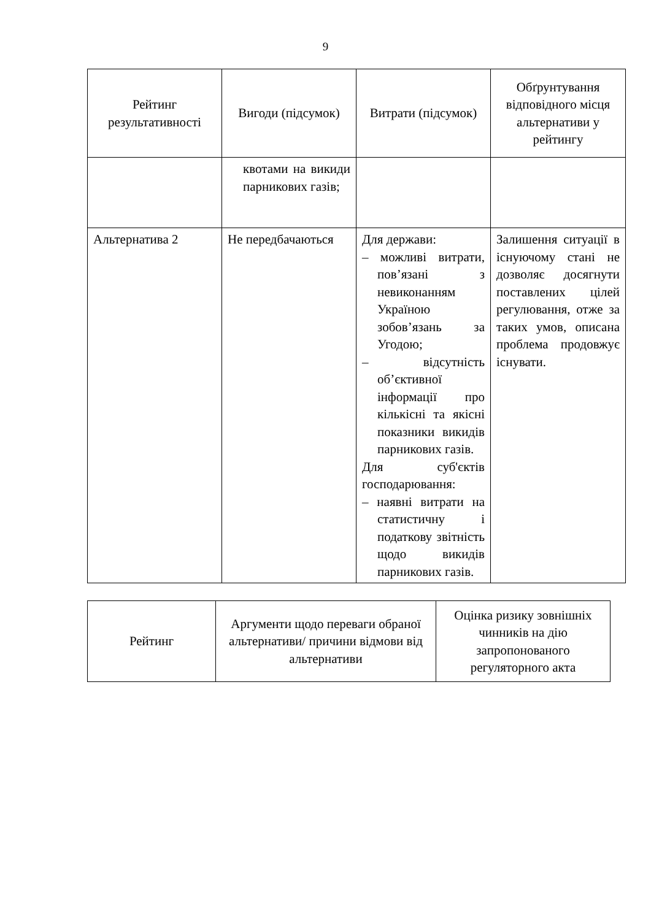9
| Рейтинг результативності | Вигоди (підсумок) | Витрати (підсумок) | Обґрунтування відповідного місця альтернативи у рейтингу |
| --- | --- | --- | --- |
| | квотами на викиди парникових газів; | | |
| Альтернатива 2 | Не передбачаються | Для держави: – можливі витрати, пов’язані з невиконанням Україною зобов’язань за Угодою; – відсутність об’єктивної інформації про кількісні та якісні показники викидів парникових газів. Для суб'єктів господарювання: – наявні витрати на статистичну і податкову звітність щодо викидів парникових газів. | Залишення ситуації в існуючому стані не дозволяє досягнути поставлених цілей регулювання, отже за таких умов, описана проблема продовжує існувати. |
| Рейтинг | Аргументи щодо переваги обраної альтернативи/ причини відмови від альтернативи | Оцінка ризику зовнішніх чинників на дію запропонованого регуляторного акта |
| --- | --- | --- |